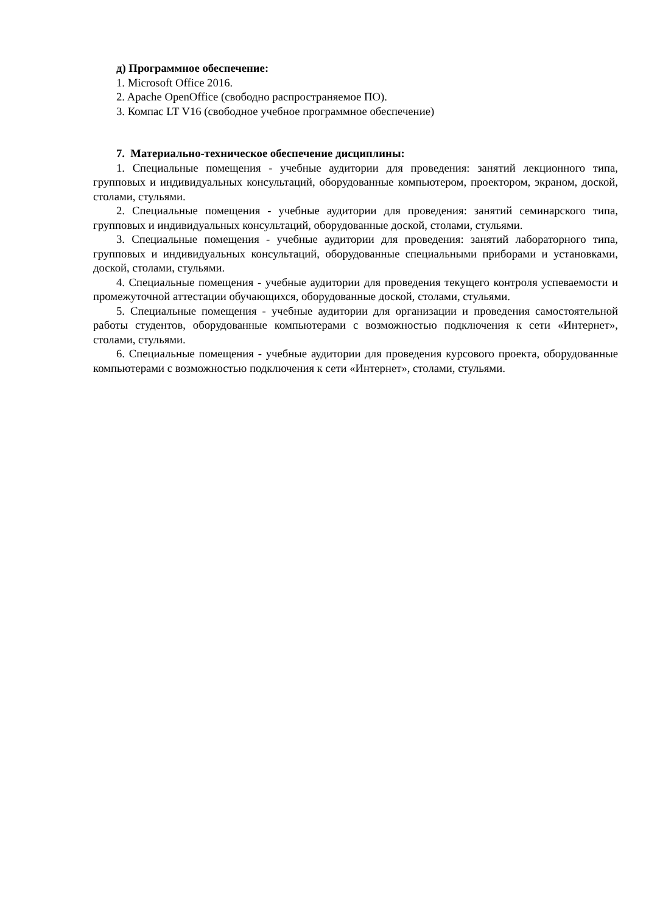д) Программное обеспечение:
1. Microsoft Office 2016.
2. Apache OpenOffice (свободно распространяемое ПО).
3. Компас LT V16 (свободное учебное программное обеспечение)
7. Материально-техническое обеспечение дисциплины:
1. Специальные помещения - учебные аудитории для проведения: занятий лекционного типа, групповых и индивидуальных консультаций, оборудованные компьютером, проектором, экраном, доской, столами, стульями.
2. Специальные помещения - учебные аудитории для проведения: занятий семинарского типа, групповых и индивидуальных консультаций, оборудованные доской, столами, стульями.
3. Специальные помещения - учебные аудитории для проведения: занятий лабораторного типа, групповых и индивидуальных консультаций, оборудованные специальными приборами и установками, доской, столами, стульями.
4. Специальные помещения - учебные аудитории для проведения текущего контроля успеваемости и промежуточной аттестации обучающихся, оборудованные доской, столами, стульями.
5. Специальные помещения - учебные аудитории для организации и проведения самостоятельной работы студентов, оборудованные компьютерами с возможностью подключения к сети «Интернет», столами, стульями.
6. Специальные помещения - учебные аудитории для проведения курсового проекта, оборудованные компьютерами с возможностью подключения к сети «Интернет», столами, стульями.